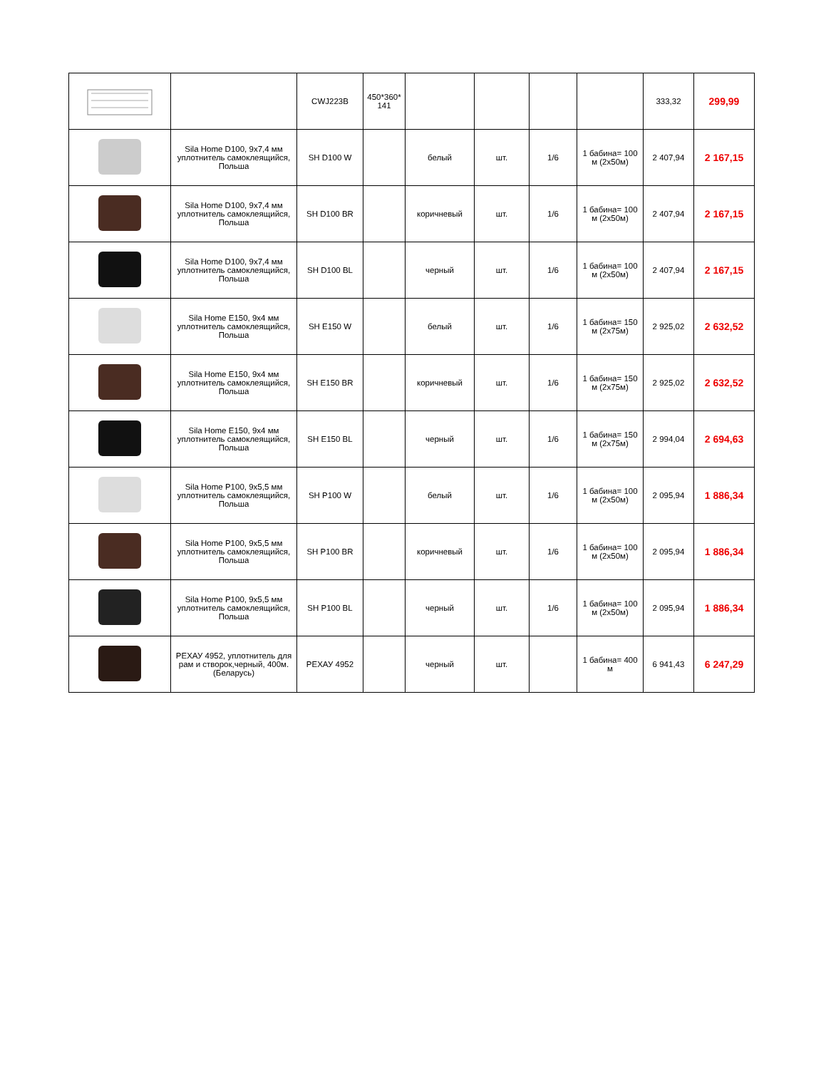| | | CWJ223B | 450*360* 141 | | | | | 333,32 | 299,99 |
| | Sila Home D100, 9x7,4 мм уплотнитель самоклеящийся, Польша | SH D100 W | | белый | шт. | 1/6 | 1 бабина= 100 м (2х50м) | 2 407,94 | 2 167,15 |
| | Sila Home D100, 9x7,4 мм уплотнитель самоклеящийся, Польша | SH D100 BR | | коричневый | шт. | 1/6 | 1 бабина= 100 м (2х50м) | 2 407,94 | 2 167,15 |
| | Sila Home D100, 9x7,4 мм уплотнитель самоклеящийся, Польша | SH D100 BL | | черный | шт. | 1/6 | 1 бабина= 100 м (2х50м) | 2 407,94 | 2 167,15 |
| | Sila Home E150, 9x4 мм уплотнитель самоклеящийся, Польша | SH E150 W | | белый | шт. | 1/6 | 1 бабина= 150 м (2х75м) | 2 925,02 | 2 632,52 |
| | Sila Home E150, 9x4 мм уплотнитель самоклеящийся, Польша | SH E150 BR | | коричневый | шт. | 1/6 | 1 бабина= 150 м (2х75м) | 2 925,02 | 2 632,52 |
| | Sila Home E150, 9x4 мм уплотнитель самоклеящийся, Польша | SH E150 BL | | черный | шт. | 1/6 | 1 бабина= 150 м (2х75м) | 2 994,04 | 2 694,63 |
| | Sila Home P100, 9x5,5 мм уплотнитель самоклеящийся, Польша | SH P100 W | | белый | шт. | 1/6 | 1 бабина= 100 м (2х50м) | 2 095,94 | 1 886,34 |
| | Sila Home P100, 9x5,5 мм уплотнитель самоклеящийся, Польша | SH P100 BR | | коричневый | шт. | 1/6 | 1 бабина= 100 м (2х50м) | 2 095,94 | 1 886,34 |
| | Sila Home P100, 9x5,5 мм уплотнитель самоклеящийся, Польша | SH P100 BL | | черный | шт. | 1/6 | 1 бабина= 100 м (2х50м) | 2 095,94 | 1 886,34 |
| | РЕХАУ 4952, уплотнитель для рам и створок,черный, 400м.(Беларусь) | РЕХАУ 4952 | | черный | шт. | | 1 бабина= 400 м | 6 941,43 | 6 247,29 |